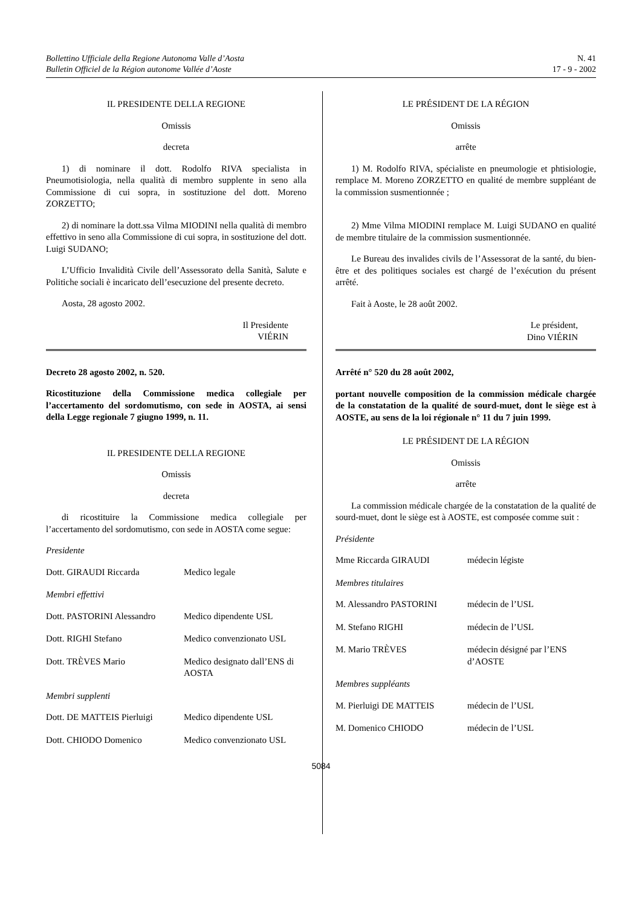Bollettino Ufficiale della Regione Autonoma Valle d’Aosta
Bulletin Officiel de la Région autonome Vallée d’Aoste
N. 41
17 - 9 - 2002
IL PRESIDENTE DELLA REGIONE
Omissis
decreta
1) di nominare il dott. Rodolfo RIVA specialista in Pneumotisiologia, nella qualità di membro supplente in seno alla Commissione di cui sopra, in sostituzione del dott. Moreno ZORZETTO;
2) di nominare la dott.ssa Vilma MIODINI nella qualità di membro effettivo in seno alla Commissione di cui sopra, in sostituzione del dott. Luigi SUDANO;
L’Ufficio Invalidità Civile dell’Assessorato della Sanità, Salute e Politiche sociali è incaricato dell’esecuzione del presente decreto.
Aosta, 28 agosto 2002.
Il Presidente
VIÉRIN
Decreto 28 agosto 2002, n. 520.
Ricostituzione della Commissione medica collegiale per l’accertamento del sordomutismo, con sede in AOSTA, ai sensi della Legge regionale 7 giugno 1999, n. 11.
IL PRESIDENTE DELLA REGIONE
Omissis
decreta
di ricostituire la Commissione medica collegiale per l’accertamento del sordomutismo, con sede in AOSTA come segue:
Presidente
| Dott. GIRAUDI Riccarda | Medico legale |
Membri effettivi
| Dott. PASTORINI Alessandro | Medico dipendente USL |
| Dott. RIGHI Stefano | Medico convenzionato USL |
| Dott. TRÈVES Mario | Medico designato dall’ENS di AOSTA |
Membri supplenti
| Dott. DE MATTEIS Pierluigi | Medico dipendente USL |
| Dott. CHIODO Domenico | Medico convenzionato USL |
LE PRÉSIDENT DE LA RÉGION
Omissis
arrête
1) M. Rodolfo RIVA, spécialiste en pneumologie et phtisiologie, remplace M. Moreno ZORZETTO en qualité de membre suppléant de la commission susmentionnée ;
2) Mme Vilma MIODINI remplace M. Luigi SUDANO en qualité de membre titulaire de la commission susmentionnée.
Le Bureau des invalides civils de l’Assessorat de la santé, du bien-être et des politiques sociales est chargé de l’exécution du présent arrêté.
Fait à Aoste, le 28 août 2002.
Le président,
Dino VIÉRIN
Arrêté n° 520 du 28 août 2002,
portant nouvelle composition de la commission médicale chargée de la constatation de la qualité de sourd-muet, dont le siège est à AOSTE, au sens de la loi régionale n° 11 du 7 juin 1999.
LE PRÉSIDENT DE LA RÉGION
Omissis
arrête
La commission médicale chargée de la constatation de la qualité de sourd-muet, dont le siège est à AOSTE, est composée comme suit :
Présidente
| Mme Riccarda GIRAUDI | médecin légiste |
Membres titulaires
| M. Alessandro PASTORINI | médecin de l’USL |
| M. Stefano RIGHI | médecin de l’USL |
| M. Mario TRÈVES | médecin désigné par l’ENS d’AOSTE |
Membres suppléants
| M. Pierluigi DE MATTEIS | médecin de l’USL |
| M. Domenico CHIODO | médecin de l’USL |
5084